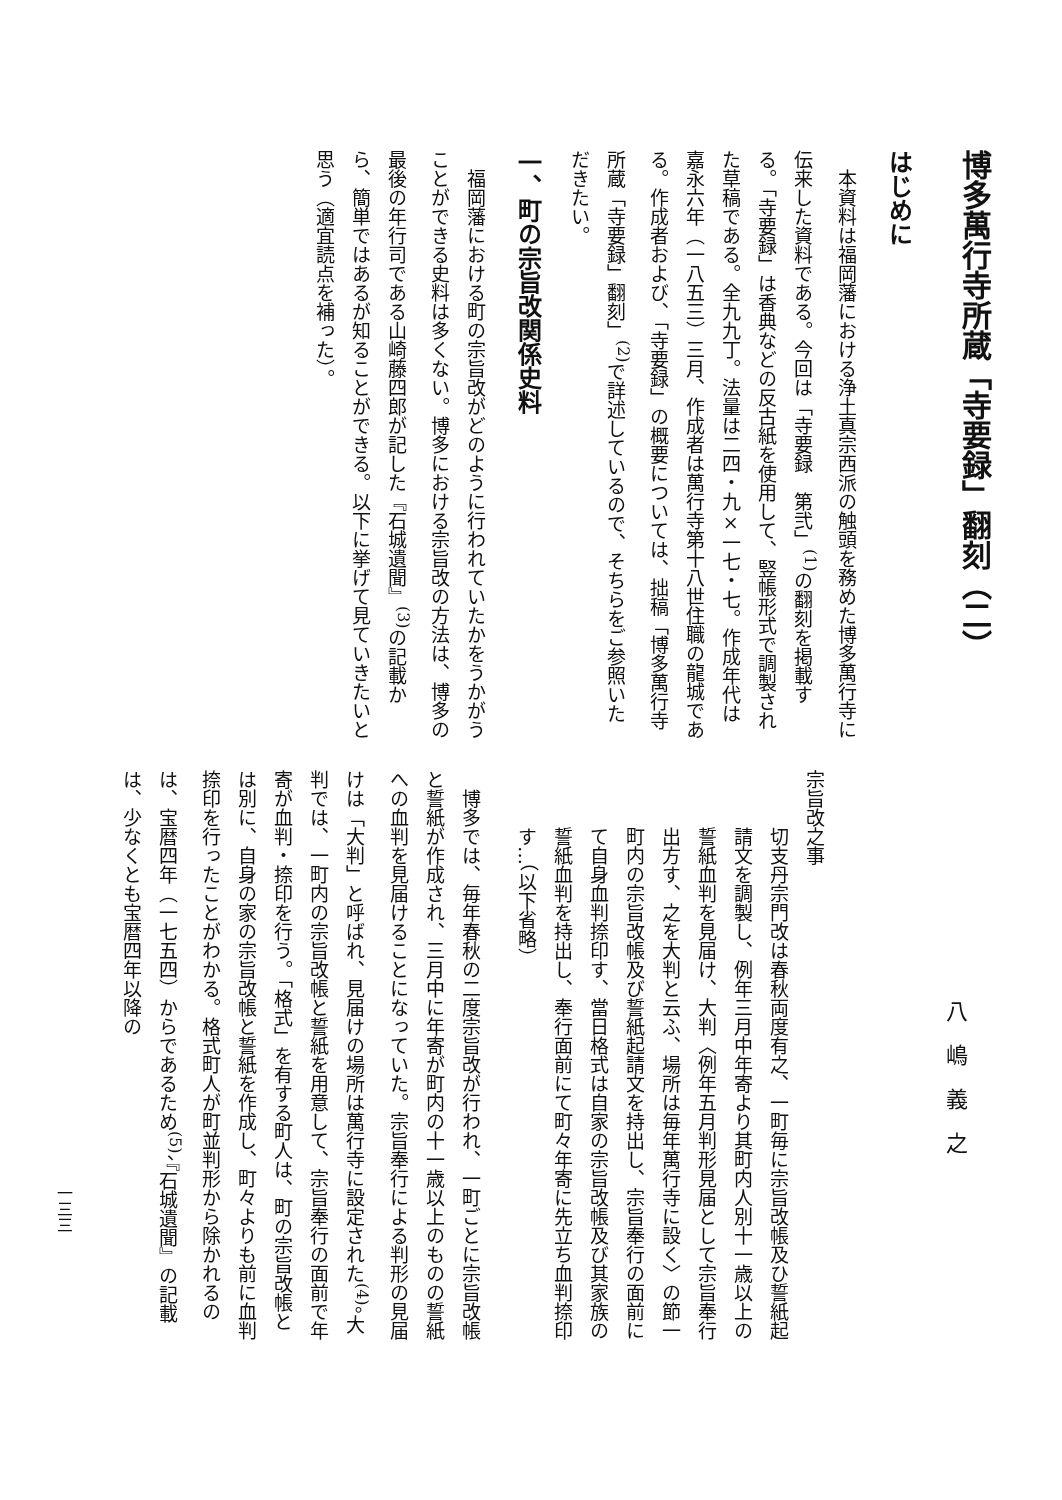博多萬行寺所蔵「寺要録」翻刻（二）
はじめに
本資料は福岡藩における浄土真宗西派の触頭を務めた博多萬行寺に伝来した資料である。今回は「寺要録　第弐」<sup>(1)</sup>の翻刻を掲載する。「寺要録」は香典などの反古紙を使用して、竪帳形式で調製された草稿である。全九九丁。法量は二四・九×一七・七。作成年代は嘉永六年（一八五三）三月、作成者は萬行寺第十八世住職の龍城である。作成者および、「寺要録」の概要については、拙稿「博多萬行寺所蔵「寺要録」翻刻」<sup>(2)</sup>で詳述しているので、そちらをご参照いただきたい。
一、町の宗旨改関係史料
福岡藩における町の宗旨改がどのように行われていたかをうかがうことができる史料は多くない。博多における宗旨改の方法は、博多の最後の年行司である山崎藤四郎が記した『石城遺聞』<sup>(3)</sup>の記載から、簡単ではあるが知ることができる。以下に挙げて見ていきたいと思う（適宜読点を補った）。
八嶋義之
宗旨改之事
切支丹宗門改は春秋両度有之、一町毎に宗旨改帳及ひ誓紙起請文を調製し、例年三月中年寄より其町内人別十一歳以上の誓紙血判を見届け、大判〈例年五月判形見届として宗旨奉行出方す、之を大判と云ふ、場所は毎年萬行寺に設く〉の節一町内の宗旨改帳及び誓紙起請文を持出し、宗旨奉行の面前にて自身血判捺印す、當日格式は自家の宗旨改帳及び其家族の誓紙血判を持出し、奉行面前にて町々年寄に先立ち血判捺印す…（以下省略）
博多では、毎年春秋の二度宗旨改が行われ、一町ごとに宗旨改帳と誓紙が作成され、三月中に年寄が町内の十一歳以上のものの誓紙への血判を見届けることになっていた。宗旨奉行による判形の見届けは「大判」と呼ばれ、見届けの場所は萬行寺に設定された<sup>(4)</sup>。大判では、一町内の宗旨改帳と誓紙を用意して、宗旨奉行の面前で年寄が血判・捺印を行う。「格式」を有する町人は、町の宗旨改帳とは別に、自身の家の宗旨改帳と誓紙を作成し、町々よりも前に血判捺印を行ったことがわかる。格式町人が町並判形から除かれるのは、宝暦四年（一七五四）からであるため<sup>(5)</sup>、『石城遺聞』の記載は、少なくとも宝暦四年以降の
一三三